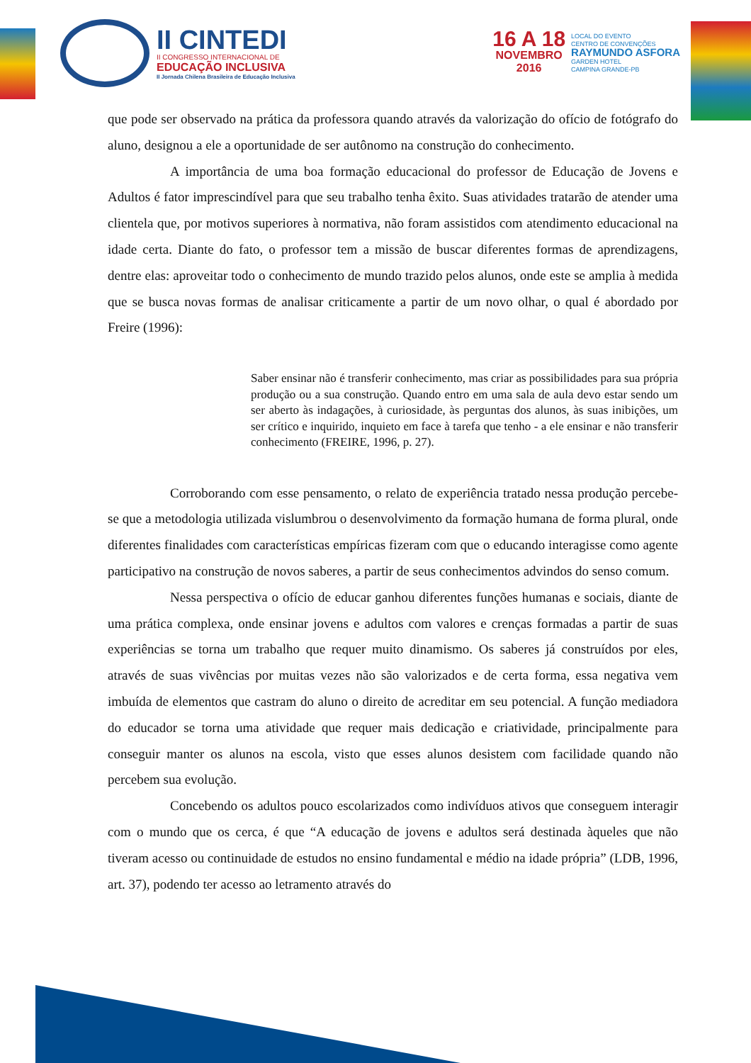II CINTEDI
II CONGRESSO INTERNACIONAL DE
EDUCAÇÃO INCLUSIVA
II Jornada Chilena Brasileira de Educação Inclusiva
16 A 18
NOVEMBRO
2016
LOCAL DO EVENTO
CENTRO DE CONVENÇÕES
RAYMUNDO ASFORA
GARDEN HOTEL
CAMPINA GRANDE-PB
que pode ser observado na prática da professora quando através da valorização do ofício de fotógrafo do aluno, designou a ele a oportunidade de ser autônomo na construção do conhecimento.
A importância de uma boa formação educacional do professor de Educação de Jovens e Adultos é fator imprescindível para que seu trabalho tenha êxito. Suas atividades tratarão de atender uma clientela que, por motivos superiores à normativa, não foram assistidos com atendimento educacional na idade certa. Diante do fato, o professor tem a missão de buscar diferentes formas de aprendizagens, dentre elas: aproveitar todo o conhecimento de mundo trazido pelos alunos, onde este se amplia à medida que se busca novas formas de analisar criticamente a partir de um novo olhar, o qual é abordado por Freire (1996):
Saber ensinar não é transferir conhecimento, mas criar as possibilidades para sua própria produção ou a sua construção. Quando entro em uma sala de aula devo estar sendo um ser aberto às indagações, à curiosidade, às perguntas dos alunos, às suas inibições, um ser crítico e inquirido, inquieto em face à tarefa que tenho - a ele ensinar e não transferir conhecimento (FREIRE, 1996, p. 27).
Corroborando com esse pensamento, o relato de experiência tratado nessa produção percebe-se que a metodologia utilizada vislumbrou o desenvolvimento da formação humana de forma plural, onde diferentes finalidades com características empíricas fizeram com que o educando interagisse como agente participativo na construção de novos saberes, a partir de seus conhecimentos advindos do senso comum.
Nessa perspectiva o ofício de educar ganhou diferentes funções humanas e sociais, diante de uma prática complexa, onde ensinar jovens e adultos com valores e crenças formadas a partir de suas experiências se torna um trabalho que requer muito dinamismo. Os saberes já construídos por eles, através de suas vivências por muitas vezes não são valorizados e de certa forma, essa negativa vem imbuída de elementos que castram do aluno o direito de acreditar em seu potencial. A função mediadora do educador se torna uma atividade que requer mais dedicação e criatividade, principalmente para conseguir manter os alunos na escola, visto que esses alunos desistem com facilidade quando não percebem sua evolução.
Concebendo os adultos pouco escolarizados como indivíduos ativos que conseguem interagir com o mundo que os cerca, é que “A educação de jovens e adultos será destinada àqueles que não tiveram acesso ou continuidade de estudos no ensino fundamental e médio na idade própria” (LDB, 1996, art. 37), podendo ter acesso ao letramento através do